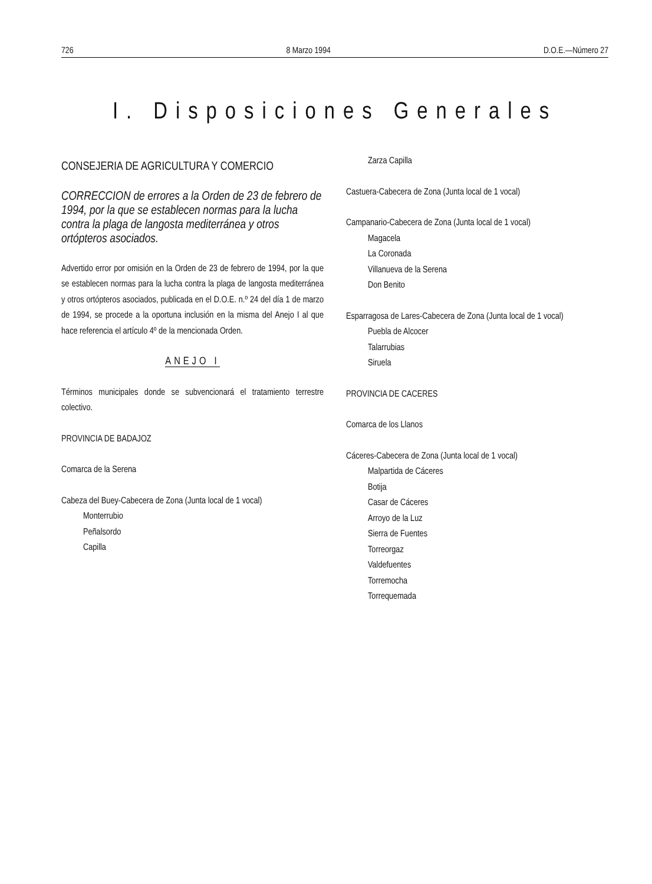726 8 Marzo 1994 D.O.E.—Número 27
I. Disposiciones Generales
CONSEJERIA DE AGRICULTURA Y COMERCIO
CORRECCION de errores a la Orden de 23 de febrero de 1994, por la que se establecen normas para la lucha contra la plaga de langosta mediterránea y otros ortópteros asociados.
Advertido error por omisión en la Orden de 23 de febrero de 1994, por la que se establecen normas para la lucha contra la plaga de langosta mediterránea y otros ortópteros asociados, publicada en el D.O.E. n.º 24 del día 1 de marzo de 1994, se procede a la oportuna inclusión en la misma del Anejo I al que hace referencia el artículo 4º de la mencionada Orden.
ANEJO I
Términos municipales donde se subvencionará el tratamiento terrestre colectivo.
PROVINCIA DE BADAJOZ
Comarca de la Serena
Cabeza del Buey-Cabecera de Zona (Junta local de 1 vocal)
Monterrubio
Peñalsordo
Capilla
Zarza Capilla
Castuera-Cabecera de Zona (Junta local de 1 vocal)
Campanario-Cabecera de Zona (Junta local de 1 vocal)
Magacela
La Coronada
Villanueva de la Serena
Don Benito
Esparragosa de Lares-Cabecera de Zona (Junta local de 1 vocal)
Puebla de Alcocer
Talarrubias
Siruela
PROVINCIA DE CACERES
Comarca de los Llanos
Cáceres-Cabecera de Zona (Junta local de 1 vocal)
Malpartida de Cáceres
Botija
Casar de Cáceres
Arroyo de la Luz
Sierra de Fuentes
Torreorgaz
Valdefuentes
Torremocha
Torrequemada